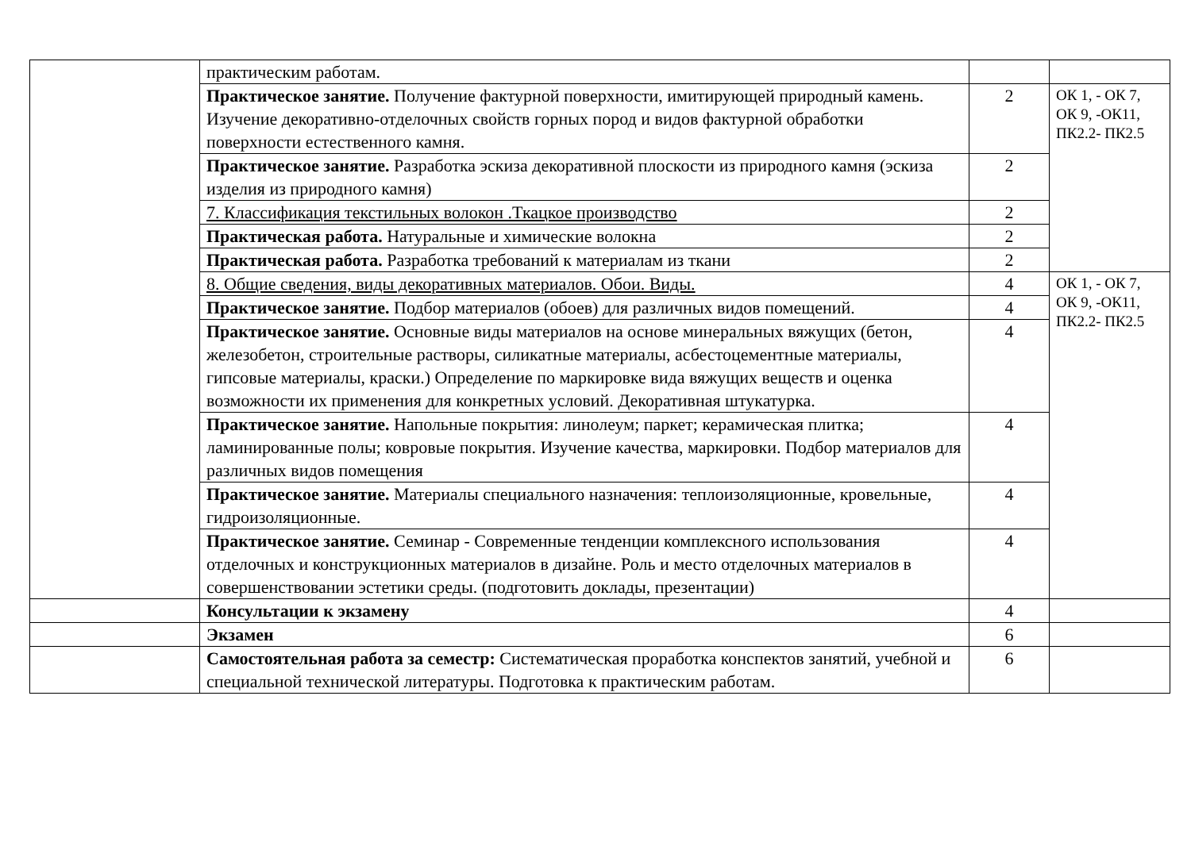| | практическим работам. | | |
| | Практическое занятие. Получение фактурной поверхности, имитирующей природный камень. Изучение декоративно-отделочных свойств горных пород и видов фактурной обработки поверхности естественного камня. | 2 | ОК 1, - ОК 7, ОК 9, -ОК11, ПК2.2- ПК2.5 |
| | Практическое занятие. Разработка эскиза декоративной плоскости из природного камня (эскиза изделия из природного камня) | 2 | |
| | 7. Классификация текстильных волокон .Ткацкое производство | 2 | |
| | Практическая работа. Натуральные и химические волокна | 2 | |
| | Практическая работа. Разработка требований к материалам из ткани | 2 | |
| | 8. Общие сведения, виды декоративных материалов. Обои. Виды. | 4 | ОК 1, - ОК 7, ОК 9, -ОК11, ПК2.2- ПК2.5 |
| | Практическое занятие. Подбор материалов (обоев) для различных видов помещений. | 4 | |
| | Практическое занятие. Основные виды материалов на основе минеральных вяжущих (бетон, железобетон, строительные растворы, силикатные материалы, асбестоцементные материалы, гипсовые материалы, краски.) Определение по маркировке вида вяжущих веществ и оценка возможности их применения для конкретных условий. Декоративная штукатурка. | 4 | |
| | Практическое занятие. Напольные покрытия: линолеум; паркет; керамическая плитка; ламинированные полы; ковровые покрытия. Изучение качества, маркировки. Подбор материалов для различных видов помещения | 4 | |
| | Практическое занятие. Материалы специального назначения: теплоизоляционные, кровельные, гидроизоляционные. | 4 | |
| | Практическое занятие. Семинар - Современные тенденции комплексного использования отделочных и конструкционных материалов в дизайне. Роль и место отделочных материалов в совершенствовании эстетики среды. (подготовить доклады, презентации) | 4 | |
| | Консультации к экзамену | 4 | |
| | Экзамен | 6 | |
| | Самостоятельная работа за семестр: Систематическая проработка конспектов занятий, учебной и специальной технической литературы. Подготовка к практическим работам. | 6 | |